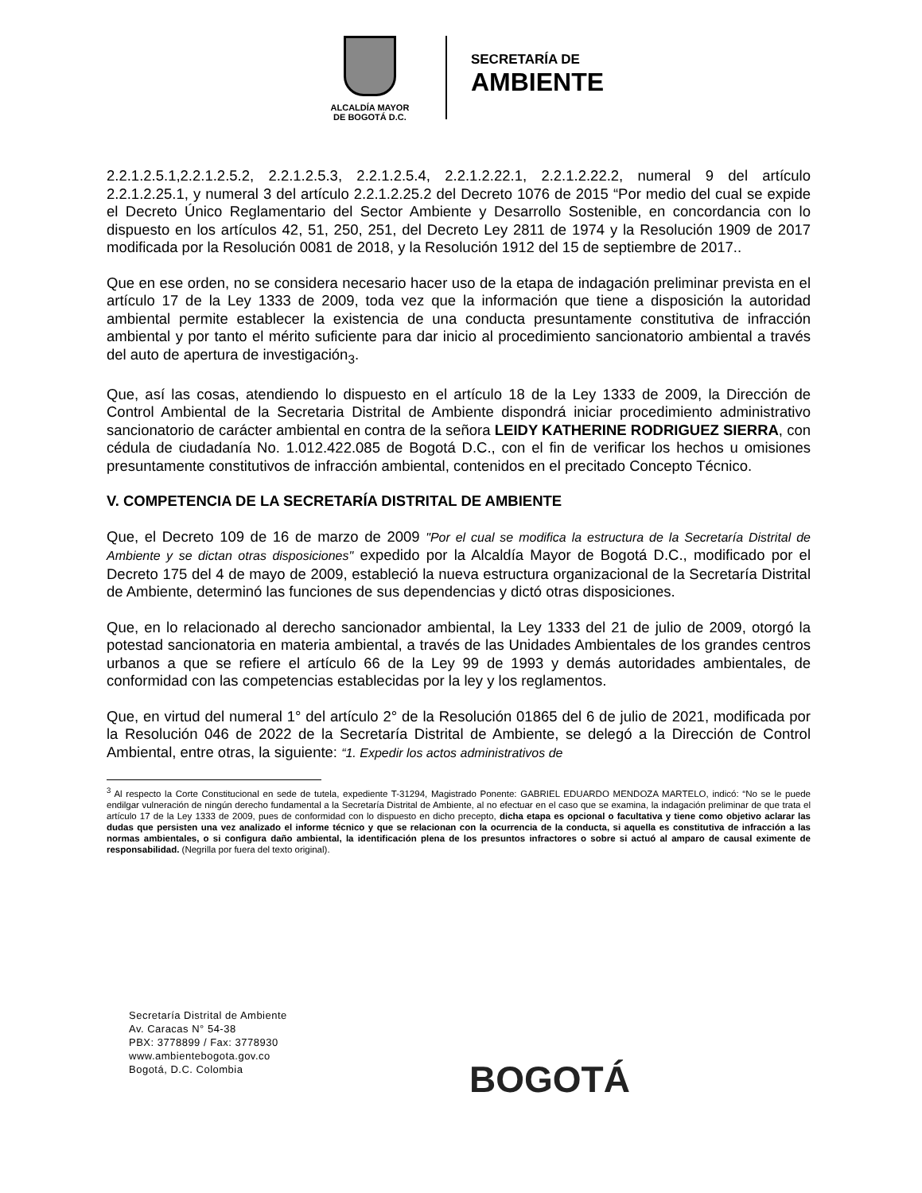ALCALDÍA MAYOR
DE BOGOTÁ D.C.
SECRETARÍA DE
AMBIENTE
2.2.1.2.5.1,2.2.1.2.5.2, 2.2.1.2.5.3, 2.2.1.2.5.4, 2.2.1.2.22.1, 2.2.1.2.22.2, numeral 9 del artículo 2.2.1.2.25.1, y numeral 3 del artículo 2.2.1.2.25.2 del Decreto 1076 de 2015 “Por medio del cual se expide el Decreto Único Reglamentario del Sector Ambiente y Desarrollo Sostenible, en concordancia con lo dispuesto en los artículos 42, 51, 250, 251, del Decreto Ley 2811 de 1974 y la Resolución 1909 de 2017 modificada por la Resolución 0081 de 2018, y la Resolución 1912 del 15 de septiembre de 2017..
Que en ese orden, no se considera necesario hacer uso de la etapa de indagación preliminar prevista en el artículo 17 de la Ley 1333 de 2009, toda vez que la información que tiene a disposición la autoridad ambiental permite establecer la existencia de una conducta presuntamente constitutiva de infracción ambiental y por tanto el mérito suficiente para dar inicio al procedimiento sancionatorio ambiental a través del auto de apertura de investigación<sub>3</sub>.
Que, así las cosas, atendiendo lo dispuesto en el artículo 18 de la Ley 1333 de 2009, la Dirección de Control Ambiental de la Secretaria Distrital de Ambiente dispondrá iniciar procedimiento administrativo sancionatorio de carácter ambiental en contra de la señora LEIDY KATHERINE RODRIGUEZ SIERRA, con cédula de ciudadanía No. 1.012.422.085 de Bogotá D.C., con el fin de verificar los hechos u omisiones presuntamente constitutivos de infracción ambiental, contenidos en el precitado Concepto Técnico.
V. COMPETENCIA DE LA SECRETARÍA DISTRITAL DE AMBIENTE
Que, el Decreto 109 de 16 de marzo de 2009 "Por el cual se modifica la estructura de la Secretaría Distrital de Ambiente y se dictan otras disposiciones" expedido por la Alcaldía Mayor de Bogotá D.C., modificado por el Decreto 175 del 4 de mayo de 2009, estableció la nueva estructura organizacional de la Secretaría Distrital de Ambiente, determinó las funciones de sus dependencias y dictó otras disposiciones.
Que, en lo relacionado al derecho sancionador ambiental, la Ley 1333 del 21 de julio de 2009, otorgó la potestad sancionatoria en materia ambiental, a través de las Unidades Ambientales de los grandes centros urbanos a que se refiere el artículo 66 de la Ley 99 de 1993 y demás autoridades ambientales, de conformidad con las competencias establecidas por la ley y los reglamentos.
Que, en virtud del numeral 1° del artículo 2° de la Resolución 01865 del 6 de julio de 2021, modificada por la Resolución 046 de 2022 de la Secretaría Distrital de Ambiente, se delegó a la Dirección de Control Ambiental, entre otras, la siguiente: “1. Expedir los actos administrativos de
<sup>3</sup> Al respecto la Corte Constitucional en sede de tutela, expediente T-31294, Magistrado Ponente: GABRIEL EDUARDO MENDOZA MARTELO, indicó: “No se le puede endilgar vulneración de ningún derecho fundamental a la Secretaría Distrital de Ambiente, al no efectuar en el caso que se examina, la indagación preliminar de que trata el artículo 17 de la Ley 1333 de 2009, pues de conformidad con lo dispuesto en dicho precepto, dicha etapa es opcional o facultativa y tiene como objetivo aclarar las dudas que persisten una vez analizado el informe técnico y que se relacionan con la ocurrencia de la conducta, si aquella es constitutiva de infracción a las normas ambientales, o si configura daño ambiental, la identificación plena de los presuntos infractores o sobre si actuó al amparo de causal eximente de responsabilidad. (Negrilla por fuera del texto original).
Secretaría Distrital de Ambiente
Av. Caracas N° 54-38
PBX: 3778899 / Fax: 3778930
www.ambientebogota.gov.co
Bogotá, D.C. Colombia
BOGOTÁ